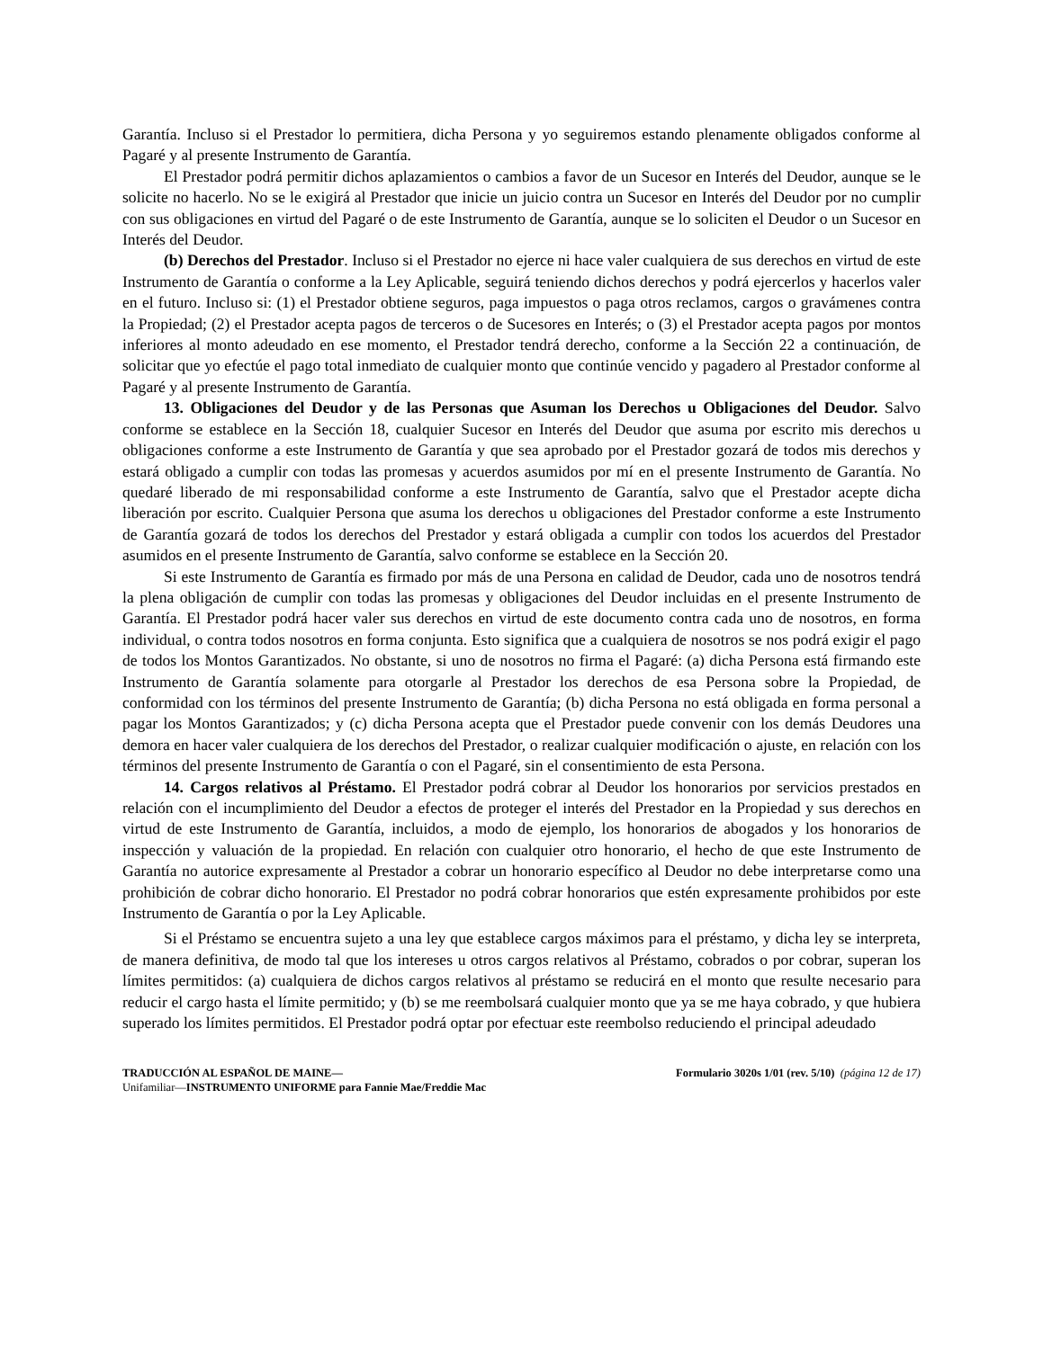Garantía. Incluso si el Prestador lo permitiera, dicha Persona y yo seguiremos estando plenamente obligados conforme al Pagaré y al presente Instrumento de Garantía.
El Prestador podrá permitir dichos aplazamientos o cambios a favor de un Sucesor en Interés del Deudor, aunque se le solicite no hacerlo. No se le exigirá al Prestador que inicie un juicio contra un Sucesor en Interés del Deudor por no cumplir con sus obligaciones en virtud del Pagaré o de este Instrumento de Garantía, aunque se lo soliciten el Deudor o un Sucesor en Interés del Deudor.
(b) Derechos del Prestador. Incluso si el Prestador no ejerce ni hace valer cualquiera de sus derechos en virtud de este Instrumento de Garantía o conforme a la Ley Aplicable, seguirá teniendo dichos derechos y podrá ejercerlos y hacerlos valer en el futuro. Incluso si: (1) el Prestador obtiene seguros, paga impuestos o paga otros reclamos, cargos o gravámenes contra la Propiedad; (2) el Prestador acepta pagos de terceros o de Sucesores en Interés; o (3) el Prestador acepta pagos por montos inferiores al monto adeudado en ese momento, el Prestador tendrá derecho, conforme a la Sección 22 a continuación, de solicitar que yo efectúe el pago total inmediato de cualquier monto que continúe vencido y pagadero al Prestador conforme al Pagaré y al presente Instrumento de Garantía.
13. Obligaciones del Deudor y de las Personas que Asuman los Derechos u Obligaciones del Deudor. Salvo conforme se establece en la Sección 18, cualquier Sucesor en Interés del Deudor que asuma por escrito mis derechos u obligaciones conforme a este Instrumento de Garantía y que sea aprobado por el Prestador gozará de todos mis derechos y estará obligado a cumplir con todas las promesas y acuerdos asumidos por mí en el presente Instrumento de Garantía. No quedaré liberado de mi responsabilidad conforme a este Instrumento de Garantía, salvo que el Prestador acepte dicha liberación por escrito. Cualquier Persona que asuma los derechos u obligaciones del Prestador conforme a este Instrumento de Garantía gozará de todos los derechos del Prestador y estará obligada a cumplir con todos los acuerdos del Prestador asumidos en el presente Instrumento de Garantía, salvo conforme se establece en la Sección 20.
Si este Instrumento de Garantía es firmado por más de una Persona en calidad de Deudor, cada uno de nosotros tendrá la plena obligación de cumplir con todas las promesas y obligaciones del Deudor incluidas en el presente Instrumento de Garantía. El Prestador podrá hacer valer sus derechos en virtud de este documento contra cada uno de nosotros, en forma individual, o contra todos nosotros en forma conjunta. Esto significa que a cualquiera de nosotros se nos podrá exigir el pago de todos los Montos Garantizados. No obstante, si uno de nosotros no firma el Pagaré: (a) dicha Persona está firmando este Instrumento de Garantía solamente para otorgarle al Prestador los derechos de esa Persona sobre la Propiedad, de conformidad con los términos del presente Instrumento de Garantía; (b) dicha Persona no está obligada en forma personal a pagar los Montos Garantizados; y (c) dicha Persona acepta que el Prestador puede convenir con los demás Deudores una demora en hacer valer cualquiera de los derechos del Prestador, o realizar cualquier modificación o ajuste, en relación con los términos del presente Instrumento de Garantía o con el Pagaré, sin el consentimiento de esta Persona.
14. Cargos relativos al Préstamo. El Prestador podrá cobrar al Deudor los honorarios por servicios prestados en relación con el incumplimiento del Deudor a efectos de proteger el interés del Prestador en la Propiedad y sus derechos en virtud de este Instrumento de Garantía, incluidos, a modo de ejemplo, los honorarios de abogados y los honorarios de inspección y valuación de la propiedad. En relación con cualquier otro honorario, el hecho de que este Instrumento de Garantía no autorice expresamente al Prestador a cobrar un honorario específico al Deudor no debe interpretarse como una prohibición de cobrar dicho honorario. El Prestador no podrá cobrar honorarios que estén expresamente prohibidos por este Instrumento de Garantía o por la Ley Aplicable.
Si el Préstamo se encuentra sujeto a una ley que establece cargos máximos para el préstamo, y dicha ley se interpreta, de manera definitiva, de modo tal que los intereses u otros cargos relativos al Préstamo, cobrados o por cobrar, superan los límites permitidos: (a) cualquiera de dichos cargos relativos al préstamo se reducirá en el monto que resulte necesario para reducir el cargo hasta el límite permitido; y (b) se me reembolsará cualquier monto que ya se me haya cobrado, y que hubiera superado los límites permitidos. El Prestador podrá optar por efectuar este reembolso reduciendo el principal adeudado
TRADUCCIÓN AL ESPAÑOL DE MAINE—
Unifamiliar—INSTRUMENTO UNIFORME para Fannie Mae/Freddie Mac
Formulario 3020s 1/01 (rev. 5/10) (página 12 de 17)